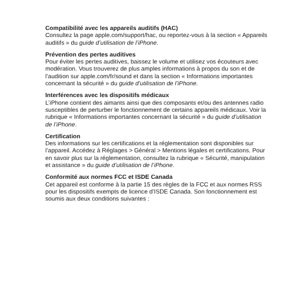Compatibilité avec les appareils auditifs (HAC)
Consultez la page apple.com/support/hac, ou reportez-vous à la section « Appareils auditifs » du guide d’utilisation de l’iPhone.
Prévention des pertes auditives
Pour éviter les pertes auditives, baissez le volume et utilisez vos écouteurs avec modération. Vous trouverez de plus amples informations à propos du son et de l’audition sur apple.com/fr/sound et dans la section « Informations importantes concernant la sécurité » du guide d’utilisation de l’iPhone.
Interférences avec les dispositifs médicaux
L’iPhone contient des aimants ainsi que des composants et/ou des antennes radio susceptibles de perturber le fonctionnement de certains appareils médicaux. Voir la rubrique « Informations importantes concernant la sécurité » du guide d’utilisation de l’iPhone.
Certification
Des informations sur les certifications et la réglementation sont disponibles sur l’appareil. Accédez à Réglages > Général > Mentions légales et certifications. Pour en savoir plus sur la réglementation, consultez la rubrique « Sécurité, manipulation et assistance » du guide d’utilisation de l’iPhone.
Conformité aux normes FCC et ISDE Canada
Cet appareil est conforme à la partie 15 des règles de la FCC et aux normes RSS pour les dispositifs exempts de licence d’ISDE Canada. Son fonctionnement est soumis aux deux conditions suivantes :